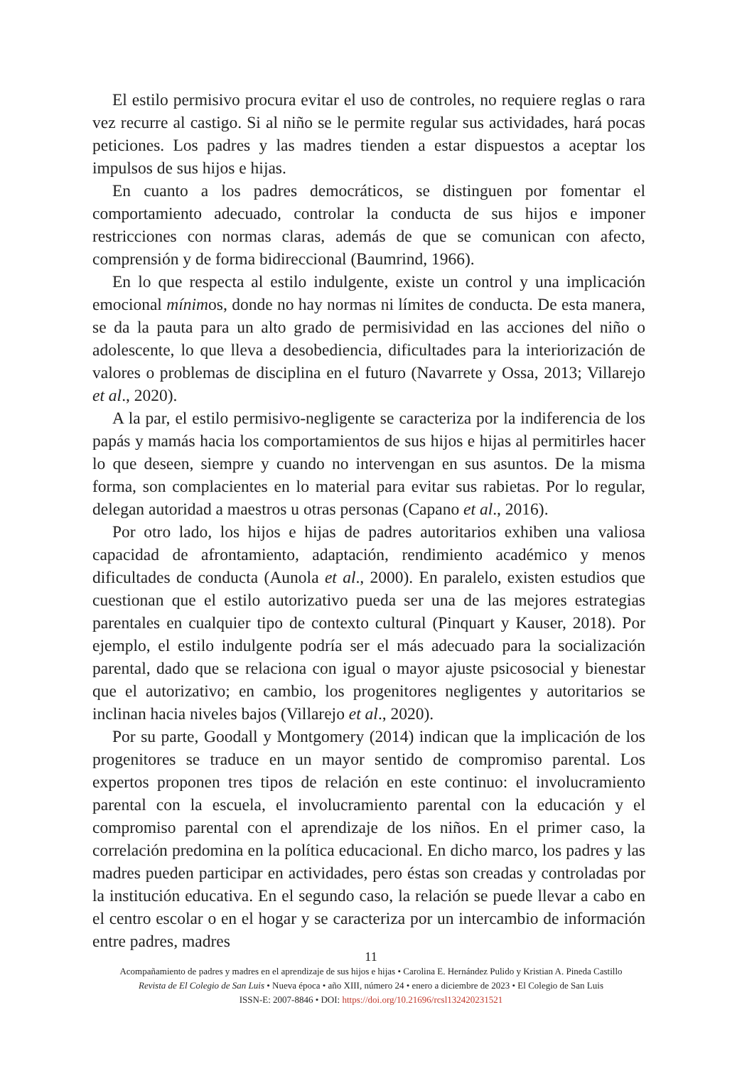El estilo permisivo procura evitar el uso de controles, no requiere reglas o rara vez recurre al castigo. Si al niño se le permite regular sus actividades, hará pocas peticiones. Los padres y las madres tienden a estar dispuestos a aceptar los impulsos de sus hijos e hijas.
En cuanto a los padres democráticos, se distinguen por fomentar el comportamiento adecuado, controlar la conducta de sus hijos e imponer restricciones con normas claras, además de que se comunican con afecto, comprensión y de forma bidireccional (Baumrind, 1966).
En lo que respecta al estilo indulgente, existe un control y una implicación emocional mínimos, donde no hay normas ni límites de conducta. De esta manera, se da la pauta para un alto grado de permisividad en las acciones del niño o adolescente, lo que lleva a desobediencia, dificultades para la interiorización de valores o problemas de disciplina en el futuro (Navarrete y Ossa, 2013; Villarejo et al., 2020).
A la par, el estilo permisivo-negligente se caracteriza por la indiferencia de los papás y mamás hacia los comportamientos de sus hijos e hijas al permitirles hacer lo que deseen, siempre y cuando no intervengan en sus asuntos. De la misma forma, son complacientes en lo material para evitar sus rabietas. Por lo regular, delegan autoridad a maestros u otras personas (Capano et al., 2016).
Por otro lado, los hijos e hijas de padres autoritarios exhiben una valiosa capacidad de afrontamiento, adaptación, rendimiento académico y menos dificultades de conducta (Aunola et al., 2000). En paralelo, existen estudios que cuestionan que el estilo autorizativo pueda ser una de las mejores estrategias parentales en cualquier tipo de contexto cultural (Pinquart y Kauser, 2018). Por ejemplo, el estilo indulgente podría ser el más adecuado para la socialización parental, dado que se relaciona con igual o mayor ajuste psicosocial y bienestar que el autorizativo; en cambio, los progenitores negligentes y autoritarios se inclinan hacia niveles bajos (Villarejo et al., 2020).
Por su parte, Goodall y Montgomery (2014) indican que la implicación de los progenitores se traduce en un mayor sentido de compromiso parental. Los expertos proponen tres tipos de relación en este continuo: el involucramiento parental con la escuela, el involucramiento parental con la educación y el compromiso parental con el aprendizaje de los niños. En el primer caso, la correlación predomina en la política educacional. En dicho marco, los padres y las madres pueden participar en actividades, pero éstas son creadas y controladas por la institución educativa. En el segundo caso, la relación se puede llevar a cabo en el centro escolar o en el hogar y se caracteriza por un intercambio de información entre padres, madres
11
Acompañamiento de padres y madres en el aprendizaje de sus hijos e hijas • Carolina E. Hernández Pulido y Kristian A. Pineda Castillo
Revista de El Colegio de San Luis • Nueva época • año XIII, número 24 • enero a diciembre de 2023 • El Colegio de San Luis
ISSN-E: 2007-8846 • DOI: https://doi.org/10.21696/rcsl132420231521